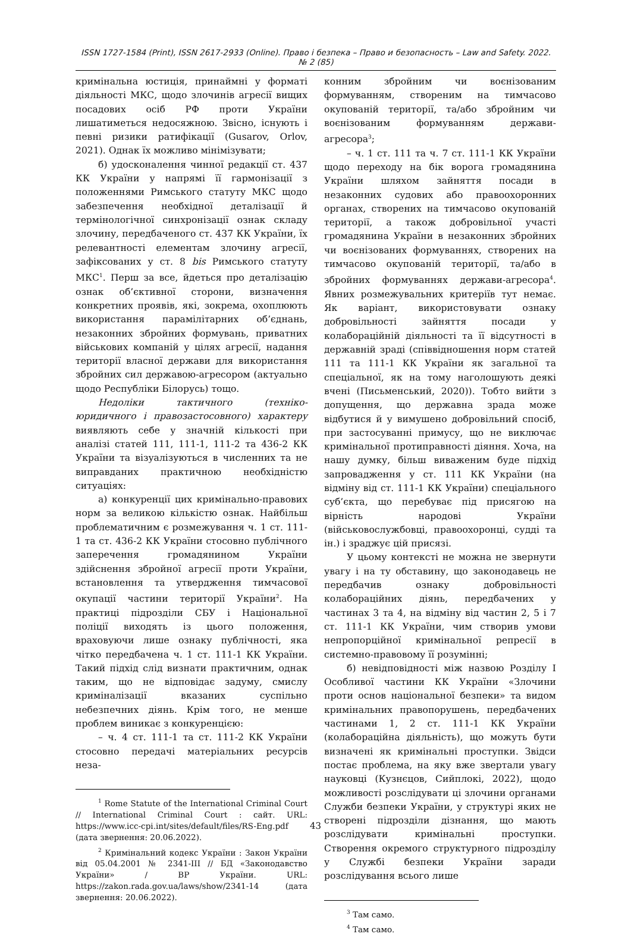ISSN 1727-1584 (Print), ISSN 2617-2933 (Online). Право і безпека – Право и безопасность – Law and Safety. 2022. № 2 (85)
кримінальна юстиція, принаймні у форматі діяльності МКС, щодо злочинів агресії вищих посадових осіб РФ проти України лишатиметься недосяжною. Звісно, існують і певні ризики ратифікації (Gusarov, Orlov, 2021). Однак їх можливо мінімізувати;
б) удосконалення чинної редакції ст. 437 КК України у напрямі її гармонізації з положеннями Римського статуту МКС щодо забезпечення необхідної деталізації й термінологічної синхронізації ознак складу злочину, передбаченого ст. 437 КК України, їх релевантності елементам злочину агресії, зафіксованих у ст. 8 bis Римського статуту МКС<sup>1</sup>. Перш за все, йдеться про деталізацію ознак об’єктивної сторони, визначення конкретних проявів, які, зокрема, охоплюють використання парамілітарних об’єднань, незаконних збройних формувань, приватних військових компаній у цілях агресії, надання території власної держави для використання збройних сил державою-агресором (актуально щодо Республіки Білорусь) тощо.
Недоліки тактичного (техніко-юридичного і правозастосовного) характеру виявляють себе у значній кількості при аналізі статей 111, 111-1, 111-2 та 436-2 КК України та візуалізуються в численних та не виправданих практичною необхідністю ситуаціях:
а) конкуренції цих кримінально-правових норм за великою кількістю ознак. Найбільш проблематичним є розмежування ч. 1 ст. 111-1 та ст. 436-2 КК України стосовно публічного заперечення громадянином України здійснення збройної агресії проти України, встановлення та утвердження тимчасової окупації частини території України<sup>2</sup>. На практиці підрозділи СБУ і Національної поліції виходять із цього положення, враховуючи лише ознаку публічності, яка чітко передбачена ч. 1 ст. 111-1 КК України. Такий підхід слід визнати практичним, однак таким, що не відповідає задуму, смислу криміналізації вказаних суспільно небезпечних діянь. Крім того, не менше проблем виникає з конкуренцією:
– ч. 4 ст. 111-1 та ст. 111-2 КК України стосовно передачі матеріальних ресурсів неза-
<sup>1</sup> Rome Statute of the International Criminal Court // International Criminal Court : сайт. URL: https://www.icc-cpi.int/sites/default/files/RS-Eng.pdf (дата звернення: 20.06.2022).
<sup>2</sup> Кримінальний кодекс України : Закон України від 05.04.2001 № 2341-III // БД «Законодавство України» / ВР України. URL: https://zakon.rada.gov.ua/laws/show/2341-14 (дата звернення: 20.06.2022).
конним збройним чи воєнізованим формуванням, створеним на тимчасово окупованій території, та/або збройним чи воєнізованим формуванням держави-агресора<sup>3</sup>;
– ч. 1 ст. 111 та ч. 7 ст. 111-1 КК України щодо переходу на бік ворога громадянина України шляхом зайняття посади в незаконних судових або правоохоронних органах, створених на тимчасово окупованій території, а також добровільної участі громадянина України в незаконних збройних чи воєнізованих формуваннях, створених на тимчасово окупованій території, та/або в збройних формуваннях держави-агресора<sup>4</sup>. Явних розмежувальних критеріїв тут немає. Як варіант, використовувати ознаку добровільності зайняття посади у колабораційній діяльності та її відсутності в державній зраді (співвідношення норм статей 111 та 111-1 КК України як загальної та спеціальної, як на тому наголошують деякі вчені (Письменський, 2020)). Тобто вийти з допущення, що державна зрада може відбутися й у вимушено добровільний спосіб, при застосуванні примусу, що не виключає кримінальної протиправності діяння. Хоча, на нашу думку, більш виваженим буде підхід запровадження у ст. 111 КК України (на відміну від ст. 111-1 КК України) спеціального суб’єкта, що перебуває під присягою на вірність народові України (військовослужбовці, правоохоронці, судді та ін.) і зраджує цій присязі.
У цьому контексті не можна не звернути увагу і на ту обставину, що законодавець не передбачив ознаку добровільності колабораційних діянь, передбачених у частинах 3 та 4, на відміну від частин 2, 5 і 7 ст. 111-1 КК України, чим створив умови непропорційної кримінальної репресії в системно-правовому її розумінні;
б) невідповідності між назвою Розділу I Особливої частини КК України «Злочини проти основ національної безпеки» та видом кримінальних правопорушень, передбачених частинами 1, 2 ст. 111-1 КК України (колабораційна діяльність), що можуть бути визначені як кримінальні проступки. Звідси постає проблема, на яку вже звертали увагу науковці (Кузнєцов, Сийплокі, 2022), щодо можливості розслідувати ці злочини органами Служби безпеки України, у структурі яких не створені підрозділи дізнання, що мають розслідувати кримінальні проступки. Створення окремого структурного підрозділу у Службі безпеки України заради розслідування всього лише
<sup>3</sup> Там само.
<sup>4</sup> Там само.
43